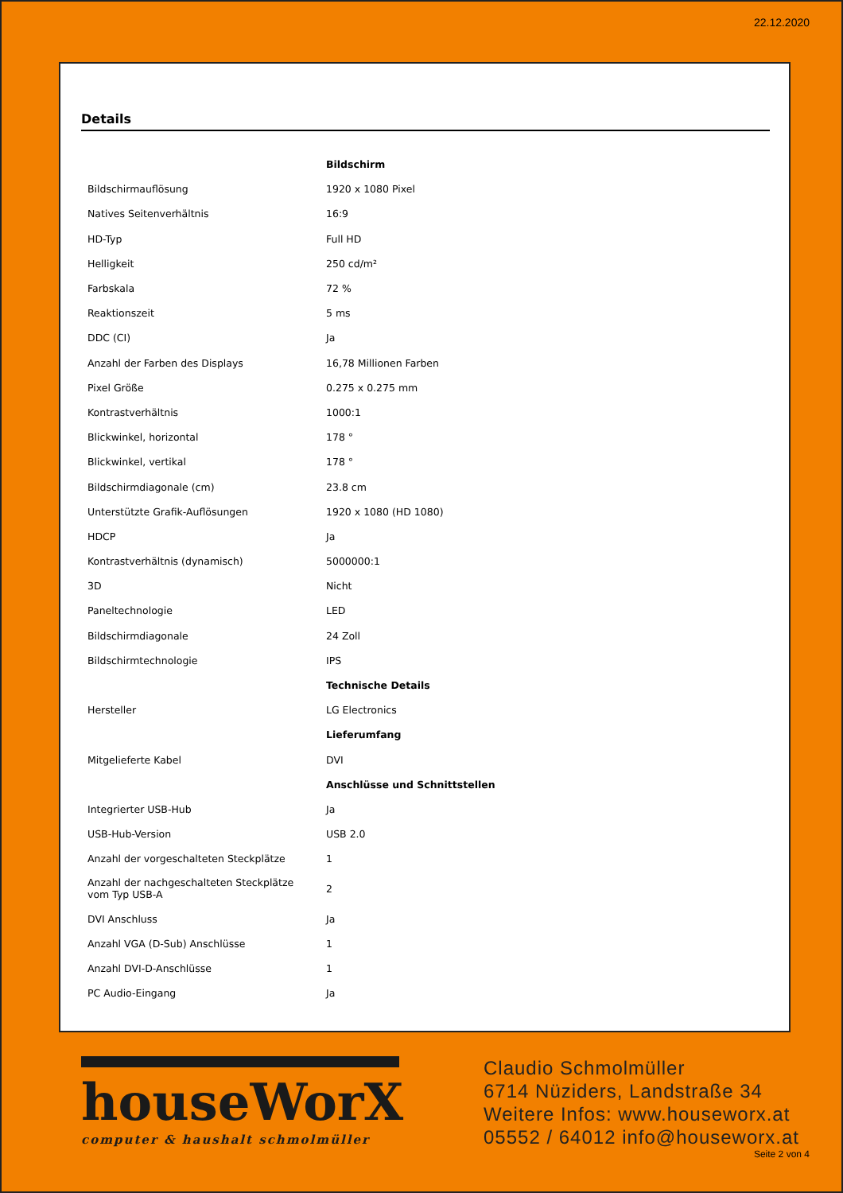22.12.2020
Details
| | Bildschirm |
| Bildschirmauflösung | 1920 x 1080 Pixel |
| Natives Seitenverhältnis | 16:9 |
| HD-Typ | Full HD |
| Helligkeit | 250 cd/m² |
| Farbskala | 72 % |
| Reaktionszeit | 5 ms |
| DDC (CI) | Ja |
| Anzahl der Farben des Displays | 16,78 Millionen Farben |
| Pixel Größe | 0.275 x 0.275 mm |
| Kontrastverhältnis | 1000:1 |
| Blickwinkel, horizontal | 178 ° |
| Blickwinkel, vertikal | 178 ° |
| Bildschirmdiagonale (cm) | 23.8 cm |
| Unterstützte Grafik-Auflösungen | 1920 x 1080 (HD 1080) |
| HDCP | Ja |
| Kontrastverhältnis (dynamisch) | 5000000:1 |
| 3D | Nicht |
| Paneltechnologie | LED |
| Bildschirmdiagonale | 24 Zoll |
| Bildschirmtechnologie | IPS |
| | Technische Details |
| Hersteller | LG Electronics |
| | Lieferumfang |
| Mitgelieferte Kabel | DVI |
| | Anschlüsse und Schnittstellen |
| Integrierter USB-Hub | Ja |
| USB-Hub-Version | USB 2.0 |
| Anzahl der vorgeschalteten Steckplätze | 1 |
| Anzahl der nachgeschalteten Steckplätze vom Typ USB-A | 2 |
| DVI Anschluss | Ja |
| Anzahl VGA (D-Sub) Anschlüsse | 1 |
| Anzahl DVI-D-Anschlüsse | 1 |
| PC Audio-Eingang | Ja |
houseWorX
computer & haushalt schmolmüller
Claudio Schmolmüller
6714 Nüziders, Landstraße 34
Weitere Infos: www.houseworx.at
05552 / 64012 info@houseworx.at
Seite 2 von 4